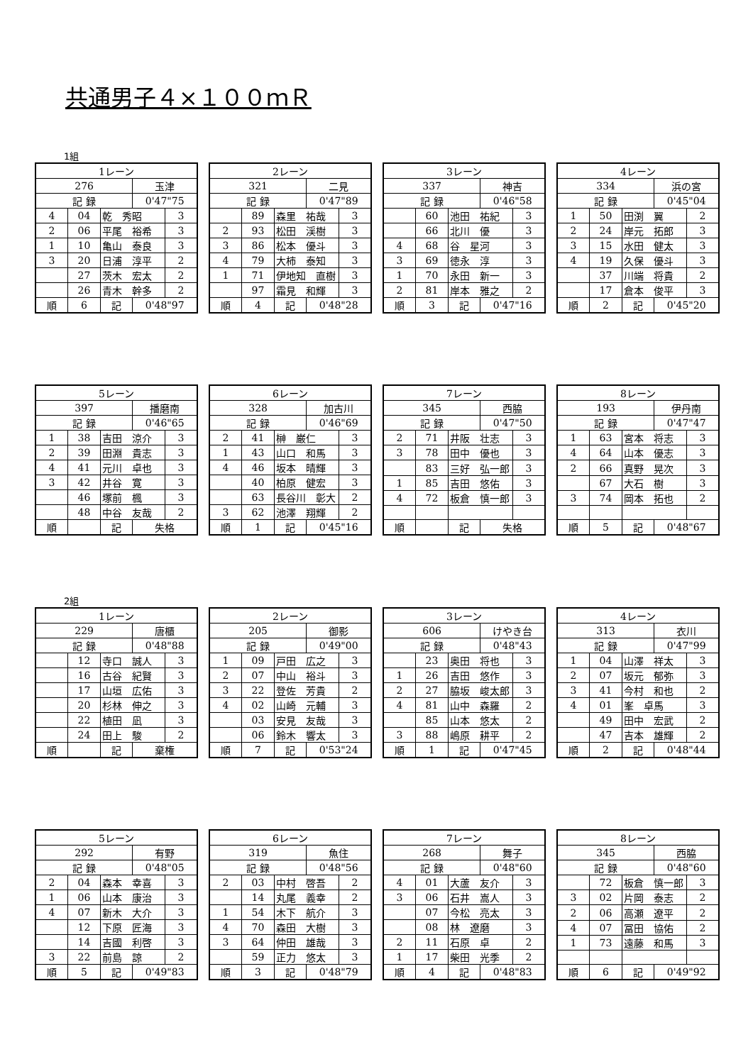共通男子４×１００ｍＲ
1組
| 1レーン | | | | |
| 276 | | | 玉津 | |
| 記 録 | | | 0'47"75 | |
| 4 | 04 | 乾 秀昭 | | 3 |
| 2 | 06 | 平尾 裕希 | | 3 |
| 1 | 10 | 亀山 泰良 | | 3 |
| 3 | 20 | 日浦 淳平 | | 2 |
| | 27 | 茨木 宏太 | | 2 |
| | 26 | 青木 幹多 | | 2 |
| 順 | 6 | 記 | 0'48"97 | |
| 2レーン | | | | |
| 321 | | | 二見 | |
| 記 録 | | | 0'47"89 | |
| | 89 | 森里 祐哉 | | 3 |
| 2 | 93 | 松田 渓樹 | | 3 |
| 3 | 86 | 松本 優斗 | | 3 |
| 4 | 79 | 大柿 泰知 | | 3 |
| 1 | 71 | 伊地知 直樹 | | 3 |
| | 97 | 霜見 和輝 | | 3 |
| 順 | 4 | 記 | 0'48"28 | |
| 3レーン | | | | |
| 337 | | | 神吉 | |
| 記 録 | | | 0'46"58 | |
| | 60 | 池田 祐紀 | | 3 |
| | 66 | 北川 優 | | 3 |
| 4 | 68 | 谷 星河 | | 3 |
| 3 | 69 | 徳永 淳 | | 3 |
| 1 | 70 | 永田 新一 | | 3 |
| 2 | 81 | 岸本 雅之 | | 2 |
| 順 | 3 | 記 | 0'47"16 | |
| 4レーン | | | | |
| 334 | | | 浜の宮 | |
| 記 録 | | | 0'45"04 | |
| 1 | 50 | 田渕 翼 | | 2 |
| 2 | 24 | 岸元 拓郎 | | 3 |
| 3 | 15 | 水田 健太 | | 3 |
| 4 | 19 | 久保 優斗 | | 3 |
| | 37 | 川端 将貴 | | 2 |
| | 17 | 倉本 俊平 | | 3 |
| 順 | 2 | 記 | 0'45"20 | |
| 5レーン | | | | |
| 397 | | | 播磨南 | |
| 記 録 | | | 0'46"65 | |
| 1 | 38 | 吉田 涼介 | | 3 |
| 2 | 39 | 田淵 貴志 | | 3 |
| 4 | 41 | 元川 卓也 | | 3 |
| 3 | 42 | 井谷 寛 | | 3 |
| | 46 | 塚前 楓 | | 3 |
| | 48 | 中谷 友哉 | | 2 |
| 順 | | 記 | 失格 | |
| 6レーン | | | | |
| 328 | | | 加古川 | |
| 記 録 | | | 0'46"69 | |
| 2 | 41 | 榊 巌仁 | | 3 |
| 1 | 43 | 山口 和馬 | | 3 |
| 4 | 46 | 坂本 晴輝 | | 3 |
| | 40 | 柏原 健宏 | | 3 |
| | 63 | 長谷川 彰大 | | 2 |
| 3 | 62 | 池澤 翔輝 | | 2 |
| 順 | 1 | 記 | 0'45"16 | |
| 7レーン | | | | |
| 345 | | | 西脇 | |
| 記 録 | | | 0'47"50 | |
| 2 | 71 | 井阪 壮志 | | 3 |
| 3 | 78 | 田中 優也 | | 3 |
| | 83 | 三好 弘一郎 | | 3 |
| 1 | 85 | 吉田 悠佑 | | 3 |
| 4 | 72 | 板倉 慎一郎 | | 3 |
| 順 | | 記 | 失格 | |
| 8レーン | | | | |
| 193 | | | 伊丹南 | |
| 記 録 | | | 0'47"47 | |
| 1 | 63 | 宮本 将志 | | 3 |
| 4 | 64 | 山本 優志 | | 3 |
| 2 | 66 | 真野 晃次 | | 3 |
| | 67 | 大石 樹 | | 3 |
| 3 | 74 | 岡本 拓也 | | 2 |
| 順 | 5 | 記 | 0'48"67 | |
2組
| 1レーン | | | | |
| 229 | | | 唐櫃 | |
| 記 録 | | | 0'48"88 | |
| | 12 | 寺口 誠人 | | 3 |
| | 16 | 古谷 紀賢 | | 3 |
| | 17 | 山垣 広佑 | | 3 |
| | 20 | 杉林 伸之 | | 3 |
| | 22 | 植田 凪 | | 3 |
| | 24 | 田上 駿 | | 2 |
| 順 | | 記 | 棄権 | |
| 2レーン | | | | |
| 205 | | | 御影 | |
| 記 録 | | | 0'49"00 | |
| 1 | 09 | 戸田 広之 | | 3 |
| 2 | 07 | 中山 裕斗 | | 3 |
| 3 | 22 | 登佐 芳貴 | | 2 |
| 4 | 02 | 山崎 元輔 | | 3 |
| | 03 | 安見 友哉 | | 3 |
| | 06 | 鈴木 響太 | | 3 |
| 順 | 7 | 記 | 0'53"24 | |
| 3レーン | | | | |
| 606 | | | けやき台 | |
| 記 録 | | | 0'48"43 | |
| | 23 | 奥田 将也 | | 3 |
| 1 | 26 | 吉田 悠作 | | 3 |
| 2 | 27 | 脇坂 峻太郎 | | 3 |
| 4 | 81 | 山中 森羅 | | 2 |
| | 85 | 山本 悠太 | | 2 |
| 3 | 88 | 嶋原 耕平 | | 2 |
| 順 | 1 | 記 | 0'47"45 | |
| 4レーン | | | | |
| 313 | | | 衣川 | |
| 記 録 | | | 0'47"99 | |
| 1 | 04 | 山澤 祥太 | | 3 |
| 2 | 07 | 坂元 郁弥 | | 3 |
| 3 | 41 | 今村 和也 | | 2 |
| 4 | 01 | 峯 卓馬 | | 3 |
| | 49 | 田中 宏武 | | 2 |
| | 47 | 吉本 雄輝 | | 2 |
| 順 | 2 | 記 | 0'48"44 | |
| 5レーン | | | | |
| 292 | | | 有野 | |
| 記 録 | | | 0'48"05 | |
| 2 | 04 | 森本 幸喜 | | 3 |
| 1 | 06 | 山本 康治 | | 3 |
| 4 | 07 | 新木 大介 | | 3 |
| | 12 | 下原 匠海 | | 3 |
| | 14 | 吉國 利啓 | | 3 |
| 3 | 22 | 前島 諒 | | 2 |
| 順 | 5 | 記 | 0'49"83 | |
| 6レーン | | | | |
| 319 | | | 魚住 | |
| 記 録 | | | 0'48"56 | |
| 2 | 03 | 中村 啓吾 | | 2 |
| | 14 | 丸尾 義幸 | | 2 |
| 1 | 54 | 木下 航介 | | 3 |
| 4 | 70 | 森田 大樹 | | 3 |
| 3 | 64 | 仲田 雄哉 | | 3 |
| | 59 | 正力 悠太 | | 3 |
| 順 | 3 | 記 | 0'48"79 | |
| 7レーン | | | | |
| 268 | | | 舞子 | |
| 記 録 | | | 0'48"60 | |
| 4 | 01 | 大蘆 友介 | | 3 |
| 3 | 06 | 石井 嵩人 | | 3 |
| | 07 | 今松 亮太 | | 3 |
| | 08 | 林 遼磨 | | 3 |
| 2 | 11 | 石原 卓 | | 2 |
| 1 | 17 | 柴田 光季 | | 2 |
| 順 | 4 | 記 | 0'48"83 | |
| 8レーン | | | | |
| 345 | | | 西脇 | |
| 記 録 | | | 0'48"60 | |
| | 72 | 板倉 慎一郎 | | 3 |
| 3 | 02 | 片岡 泰志 | | 2 |
| 2 | 06 | 高瀬 遼平 | | 2 |
| 4 | 07 | 冨田 協佑 | | 2 |
| 1 | 73 | 遠藤 和馬 | | 3 |
| 順 | 6 | 記 | 0'49"92 | |